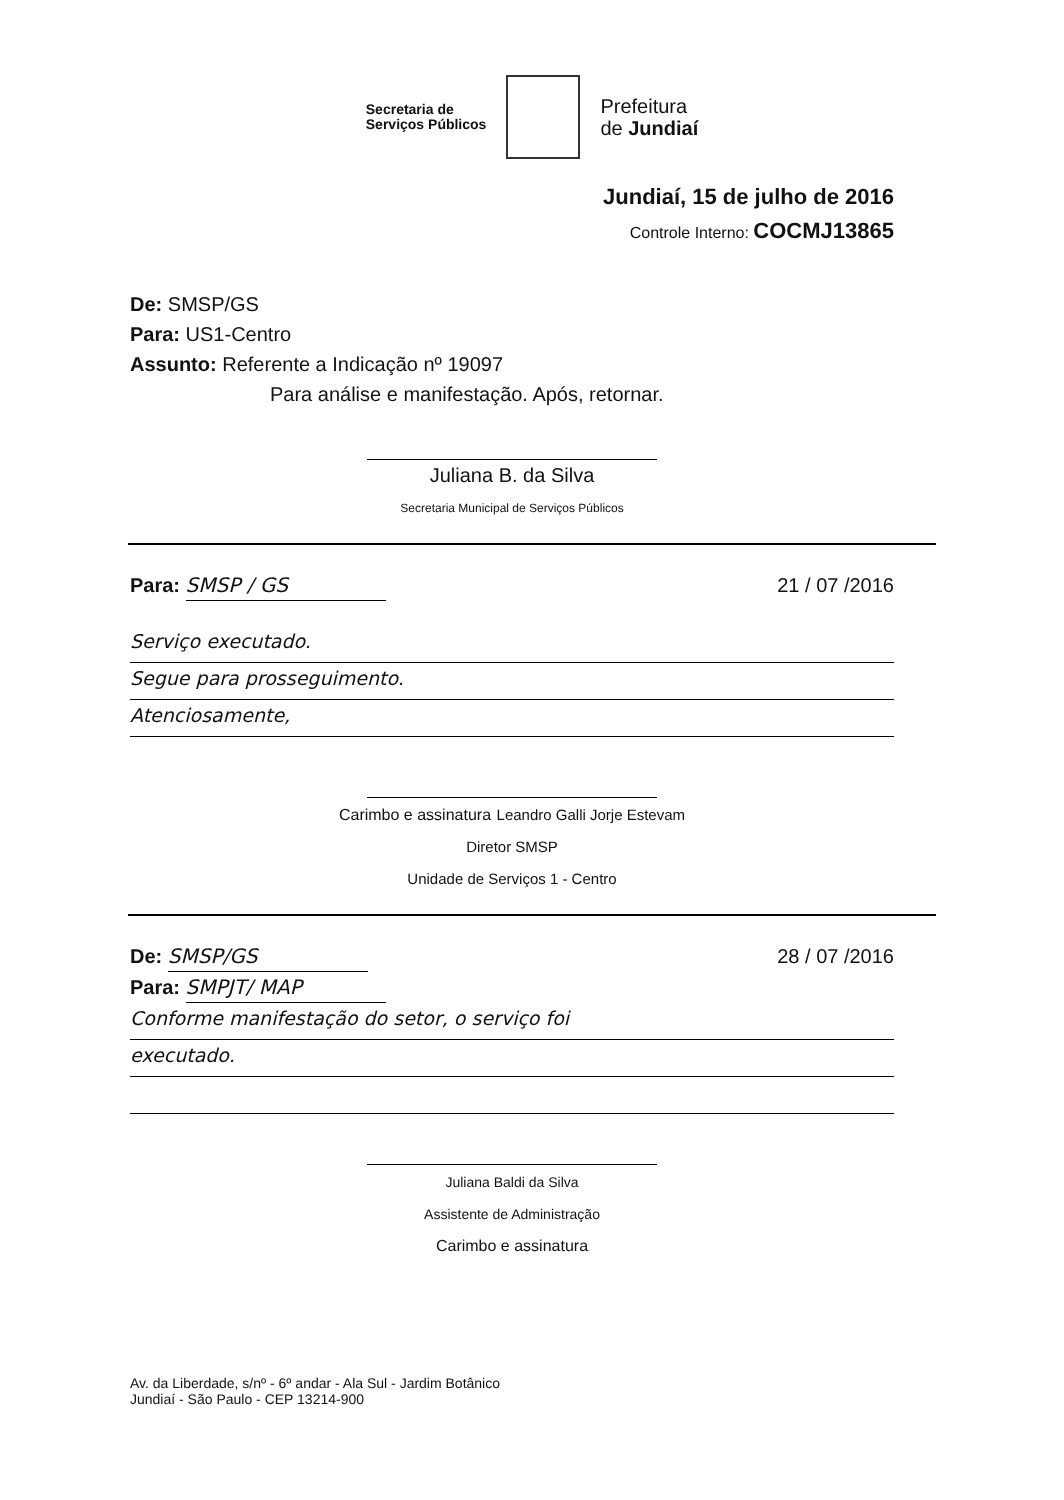Secretaria de
Serviços Públicos
Prefeitura
de Jundiaí
Jundiaí, 15 de julho de 2016
Controle Interno: COCMJ13865
De: SMSP/GS
Para: US1-Centro
Assunto: Referente a Indicação nº 19097
Para análise e manifestação. Após, retornar.
Juliana B. da Silva
Secretaria Municipal de Serviços Públicos
Para: SMSP / GS 21 / 07 /2016
Serviço executado.
Segue para prosseguimento.
Atenciosamente,
Carimbo e assinatura Leandro Galli Jorje Estevam
Diretor SMSP
Unidade de Serviços 1 - Centro
De: SMSP/GS 28 / 07 /2016
Para: SMPJT/ MAP
Conforme manifestação do setor, o serviço foi
executado.
Juliana Baldi da Silva
Assistente de Administração
Carimbo e assinatura
Av. da Liberdade, s/nº - 6º andar - Ala Sul - Jardim Botânico
Jundiaí - São Paulo - CEP 13214-900